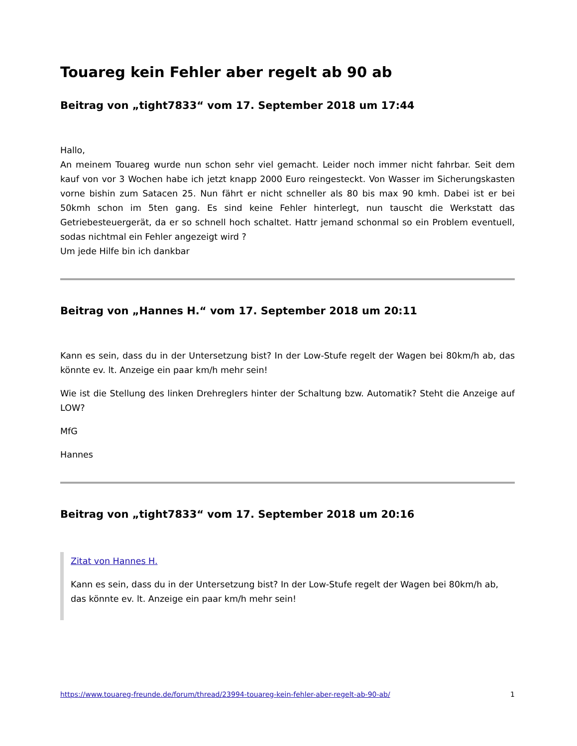Touareg kein Fehler aber regelt ab 90 ab
Beitrag von „tight7833“ vom 17. September 2018 um 17:44
Hallo,
An meinem Touareg wurde nun schon sehr viel gemacht. Leider noch immer nicht fahrbar. Seit dem kauf von vor 3 Wochen habe ich jetzt knapp 2000 Euro reingesteckt. Von Wasser im Sicherungskasten vorne bishin zum Satacen 25. Nun fährt er nicht schneller als 80 bis max 90 kmh. Dabei ist er bei 50kmh schon im 5ten gang. Es sind keine Fehler hinterlegt, nun tauscht die Werkstatt das Getriebesteuergerät, da er so schnell hoch schaltet. Hattr jemand schonmal so ein Problem eventuell, sodas nichtmal ein Fehler angezeigt wird ?
Um jede Hilfe bin ich dankbar
Beitrag von „Hannes H.“ vom 17. September 2018 um 20:11
Kann es sein, dass du in der Untersetzung bist? In der Low-Stufe regelt der Wagen bei 80km/h ab, das könnte ev. lt. Anzeige ein paar km/h mehr sein!
Wie ist die Stellung des linken Drehreglers hinter der Schaltung bzw. Automatik? Steht die Anzeige auf LOW?
MfG
Hannes
Beitrag von „tight7833“ vom 17. September 2018 um 20:16
Zitat von Hannes H.
Kann es sein, dass du in der Untersetzung bist? In der Low-Stufe regelt der Wagen bei 80km/h ab, das könnte ev. lt. Anzeige ein paar km/h mehr sein!
https://www.touareg-freunde.de/forum/thread/23994-touareg-kein-fehler-aber-regelt-ab-90-ab/ 1